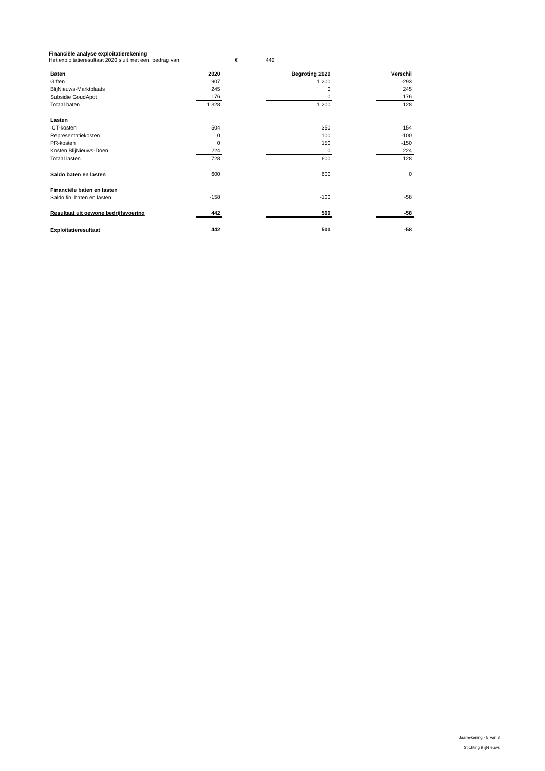Financiële analyse exploitatierekening
Het exploitatieresultaat 2020 sluit met een bedrag van: € 442
| Baten | 2020 | | Begroting 2020 | | Verschil |
| --- | --- | --- | --- | --- | --- |
| Giften | 907 | | 1.200 | | -293 |
| BlijNieuws-Marktplaats | 245 | | 0 | | 245 |
| Subsidie GoudApot | 176 | | 0 | | 176 |
| Totaal baten | 1.328 | | 1.200 | | 128 |
| Lasten | | | | | |
| ICT-kosten | 504 | | 350 | | 154 |
| Representatiekosten | 0 | | 100 | | -100 |
| PR-kosten | 0 | | 150 | | -150 |
| Kosten BlijNieuws-Doen | 224 | | 0 | | 224 |
| Totaal lasten | 728 | | 600 | | 128 |
| Saldo baten en lasten | 600 | | 600 | | 0 |
| Financiële baten en lasten | | | | | |
| Saldo fin. baten en lasten | -158 | | -100 | | -58 |
| Resultaat uit gewone bedrijfsvoering | 442 | | 500 | | -58 |
| Exploitatieresultaat | 442 | | 500 | | -58 |
Jaarrekening - 5 van 8
Stichting BlijNieuws